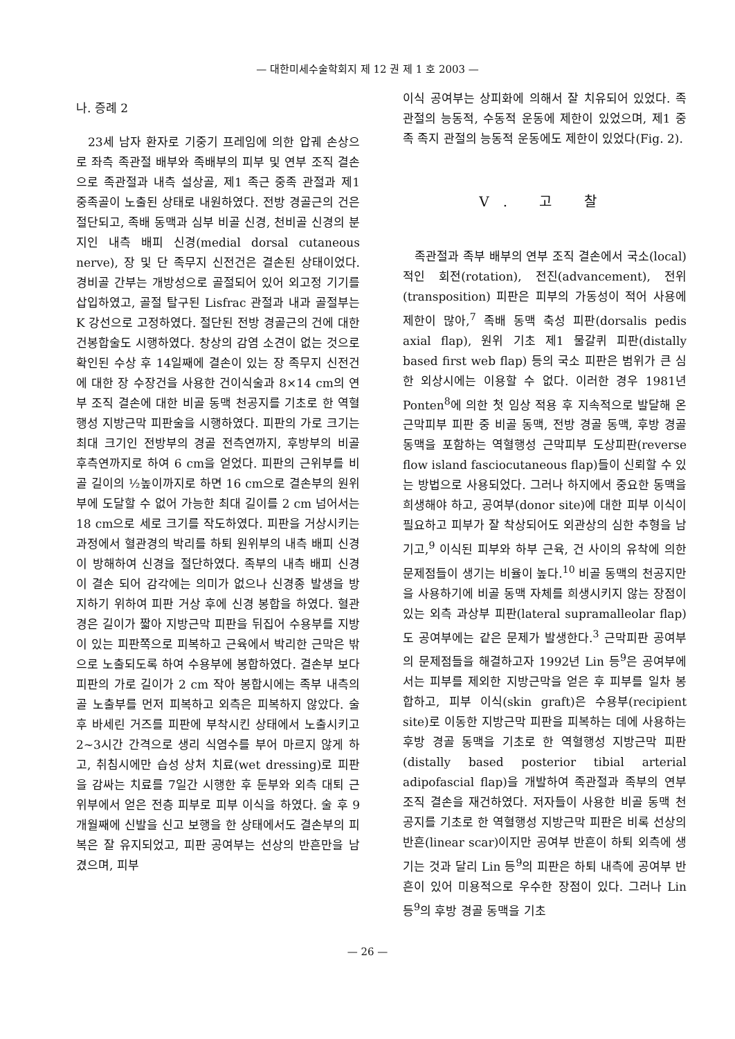— 대한미세수술학회지 제 12 권 제 1 호 2003 —
나. 증례 2
23세 남자 환자로 기중기 프레임에 의한 압궤 손상으로 좌측 족관절 배부와 족배부의 피부 및 연부 조직 결손으로 족관절과 내측 설상골, 제1 족근 중족 관절과 제1 중족골이 노출된 상태로 내원하였다. 전방 경골근의 건은 절단되고, 족배 동맥과 심부 비골 신경, 천비골 신경의 분지인 내측 배피 신경(medial dorsal cutaneous nerve), 장 및 단 족무지 신전건은 결손된 상태이었다. 경비골 간부는 개방성으로 골절되어 있어 외고정 기기를 삽입하였고, 골절 탈구된 Lisfrac 관절과 내과 골절부는 K 강선으로 고정하였다. 절단된 전방 경골근의 건에 대한 건봉합술도 시행하였다. 창상의 감염 소견이 없는 것으로 확인된 수상 후 14일째에 결손이 있는 장 족무지 신전건에 대한 장 수장건을 사용한 건이식술과 8×14 cm의 연부 조직 결손에 대한 비골 동맥 천공지를 기초로 한 역혈행성 지방근막 피판술을 시행하였다. 피판의 가로 크기는 최대 크기인 전방부의 경골 전측연까지, 후방부의 비골 후측연까지로 하여 6 cm을 얻었다. 피판의 근위부를 비골 길이의 ½높이까지로 하면 16 cm으로 결손부의 원위부에 도달할 수 없어 가능한 최대 길이를 2 cm 넘어서는 18 cm으로 세로 크기를 작도하였다. 피판을 거상시키는 과정에서 혈관경의 박리를 하퇴 원위부의 내측 배피 신경이 방해하여 신경을 절단하였다. 족부의 내측 배피 신경이 결손 되어 감각에는 의미가 없으나 신경종 발생을 방지하기 위하여 피판 거상 후에 신경 봉합을 하였다. 혈관경은 길이가 짧아 지방근막 피판을 뒤집어 수용부를 지방이 있는 피판쪽으로 피복하고 근육에서 박리한 근막은 밖으로 노출되도록 하여 수용부에 봉합하였다. 결손부 보다 피판의 가로 길이가 2 cm 작아 봉합시에는 족부 내측의 골 노출부를 먼저 피복하고 외측은 피복하지 않았다. 술 후 바세린 거즈를 피판에 부착시킨 상태에서 노출시키고 2~3시간 간격으로 생리 식염수를 부어 마르지 않게 하고, 취침시에만 습성 상처 치료(wet dressing)로 피판을 감싸는 치료를 7일간 시행한 후 둔부와 외측 대퇴 근위부에서 얻은 전층 피부로 피부 이식을 하였다. 술 후 9개월째에 신발을 신고 보행을 한 상태에서도 결손부의 피복은 잘 유지되었고, 피판 공여부는 선상의 반흔만을 남겼으며, 피부
이식 공여부는 상피화에 의해서 잘 치유되어 있었다. 족관절의 능동적, 수동적 운동에 제한이 있었으며, 제1 중족 족지 관절의 능동적 운동에도 제한이 있었다(Fig. 2).
Ⅴ. 고 찰
족관절과 족부 배부의 연부 조직 결손에서 국소(local)적인 회전(rotation), 전진(advancement), 전위(transposition) 피판은 피부의 가동성이 적어 사용에 제한이 많아,<sup>7</sup> 족배 동맥 축성 피판(dorsalis pedis axial flap), 원위 기초 제1 물갈퀴 피판(distally based first web flap) 등의 국소 피판은 범위가 큰 심한 외상시에는 이용할 수 없다. 이러한 경우 1981년 Ponten<sup>8</sup>에 의한 첫 임상 적용 후 지속적으로 발달해 온 근막피부 피판 중 비골 동맥, 전방 경골 동맥, 후방 경골 동맥을 포함하는 역혈행성 근막피부 도상피판(reverse flow island fasciocutaneous flap)들이 신뢰할 수 있는 방법으로 사용되었다. 그러나 하지에서 중요한 동맥을 희생해야 하고, 공여부(donor site)에 대한 피부 이식이 필요하고 피부가 잘 착상되어도 외관상의 심한 추형을 남기고,<sup>9</sup> 이식된 피부와 하부 근육, 건 사이의 유착에 의한 문제점들이 생기는 비율이 높다.<sup>10</sup> 비골 동맥의 천공지만을 사용하기에 비골 동맥 자체를 희생시키지 않는 장점이 있는 외측 과상부 피판(lateral supramalleolar flap)도 공여부에는 같은 문제가 발생한다.<sup>3</sup> 근막피판 공여부의 문제점들을 해결하고자 1992년 Lin 등<sup>9</sup>은 공여부에서는 피부를 제외한 지방근막을 얻은 후 피부를 일차 봉합하고, 피부 이식(skin graft)은 수용부(recipient site)로 이동한 지방근막 피판을 피복하는 데에 사용하는 후방 경골 동맥을 기초로 한 역혈행성 지방근막 피판(distally based posterior tibial arterial adipofascial flap)을 개발하여 족관절과 족부의 연부 조직 결손을 재건하였다. 저자들이 사용한 비골 동맥 천공지를 기초로 한 역혈행성 지방근막 피판은 비록 선상의 반흔(linear scar)이지만 공여부 반흔이 하퇴 외측에 생기는 것과 달리 Lin 등<sup>9</sup>의 피판은 하퇴 내측에 공여부 반흔이 있어 미용적으로 우수한 장점이 있다. 그러나 Lin 등<sup>9</sup>의 후방 경골 동맥을 기초
— 26 —